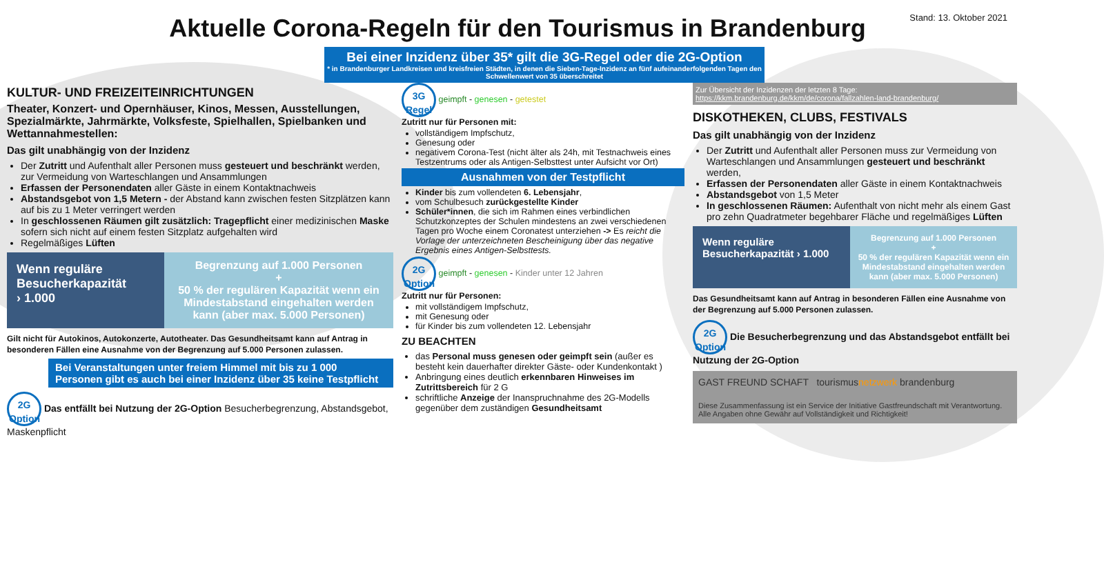Aktuelle Corona-Regeln für den Tourismus in Brandenburg
Stand: 13. Oktober 2021
Bei einer Inzidenz über 35* gilt die 3G-Regel oder die 2G-Option
* in Brandenburger Landkreisen und kreisfreien Städten, in denen die Sieben-Tage-Inzidenz an fünf aufeinanderfolgenden Tagen den Schwellenwert von 35 überschreitet
KULTUR- UND FREIZEITEINRICHTUNGEN
Theater, Konzert- und Opernhäuser, Kinos, Messen, Ausstellungen, Spezialmärkte, Jahrmärkte, Volksfeste, Spielhallen, Spielbanken und Wettannahmestellen:
Das gilt unabhängig von der Inzidenz
Der Zutritt und Aufenthalt aller Personen muss gesteuert und beschränkt werden, zur Vermeidung von Warteschlangen und Ansammlungen
Erfassen der Personendaten aller Gäste in einem Kontaktnachweis
Abstandsgebot von 1,5 Metern - der Abstand kann zwischen festen Sitzplätzen kann auf bis zu 1 Meter verringert werden
In geschlossenen Räumen gilt zusätzlich: Tragepflicht einer medizinischen Maske sofern sich nicht auf einem festen Sitzplatz aufgehalten wird
Regelmäßiges Lüften
Wenn reguläre Besucherkapazität
› 1.000
Begrenzung auf 1.000 Personen
+
50 % der regulären Kapazität wenn ein Mindestabstand eingehalten werden kann (aber max. 5.000 Personen)
Gilt nicht für Autokinos, Autokonzerte, Autotheater. Das Gesundheitsamt kann auf Antrag in besonderen Fällen eine Ausnahme von der Begrenzung auf 5.000 Personen zulassen.
Bei Veranstaltungen unter freiem Himmel mit bis zu 1 000 Personen gibt es auch bei einer Inzidenz über 35 keine Testpflicht
2G
Option Das entfällt bei Nutzung der 2G-Option Besucherbegrenzung, Abstandsgebot, Maskenpflicht
3G
Regel geimpft - genesen - getestet
Zutritt nur für Personen mit:
vollständigem Impfschutz,
Genesung oder
negativem Corona-Test (nicht älter als 24h, mit Testnachweis eines Testzentrums oder als Antigen-Selbsttest unter Aufsicht vor Ort)
Ausnahmen von der Testpflicht
Kinder bis zum vollendeten 6. Lebensjahr,
vom Schulbesuch zurückgestellte Kinder
Schüler*innen, die sich im Rahmen eines verbindlichen Schutzkonzeptes der Schulen mindestens an zwei verschiedenen Tagen pro Woche einem Coronatest unterziehen -> Es reicht die Vorlage der unterzeichneten Bescheinigung über das negative Ergebnis eines Antigen-Selbsttests.
2G
Option geimpft - genesen - Kinder unter 12 Jahren
Zutritt nur für Personen:
mit vollständigem Impfschutz,
mit Genesung oder
für Kinder bis zum vollendeten 12. Lebensjahr
ZU BEACHTEN
das Personal muss genesen oder geimpft sein (außer es besteht kein dauerhafter direkter Gäste- oder Kundenkontakt )
Anbringung eines deutlich erkennbaren Hinweises im Zutrittsbereich für 2 G
schriftliche Anzeige der Inanspruchnahme des 2G-Modells gegenüber dem zuständigen Gesundheitsamt
Zur Übersicht der Inzidenzen der letzten 8 Tage: https://kkm.brandenburg.de/kkm/de/corona/fallzahlen-land-brandenburg/
DISKOTHEKEN, CLUBS, FESTIVALS
Das gilt unabhängig von der Inzidenz
Der Zutritt und Aufenthalt aller Personen muss zur Vermeidung von Warteschlangen und Ansammlungen gesteuert und beschränkt werden,
Erfassen der Personendaten aller Gäste in einem Kontaktnachweis
Abstandsgebot von 1,5 Meter
In geschlossenen Räumen: Aufenthalt von nicht mehr als einem Gast pro zehn Quadratmeter begehbarer Fläche und regelmäßiges Lüften
Wenn reguläre Besucherkapazität › 1.000
Begrenzung auf 1.000 Personen
+
50 % der regulären Kapazität wenn ein Mindestabstand eingehalten werden kann (aber max. 5.000 Personen)
Das Gesundheitsamt kann auf Antrag in besonderen Fällen eine Ausnahme von der Begrenzung auf 5.000 Personen zulassen.
2G
Option Die Besucherbegrenzung und das Abstandsgebot entfällt bei Nutzung der 2G-Option
GAST FREUND SCHAFT tourismusnetzwerk brandenburg
Diese Zusammenfassung ist ein Service der Initiative Gastfreundschaft mit Verantwortung. Alle Angaben ohne Gewähr auf Vollständigkeit und Richtigkeit!